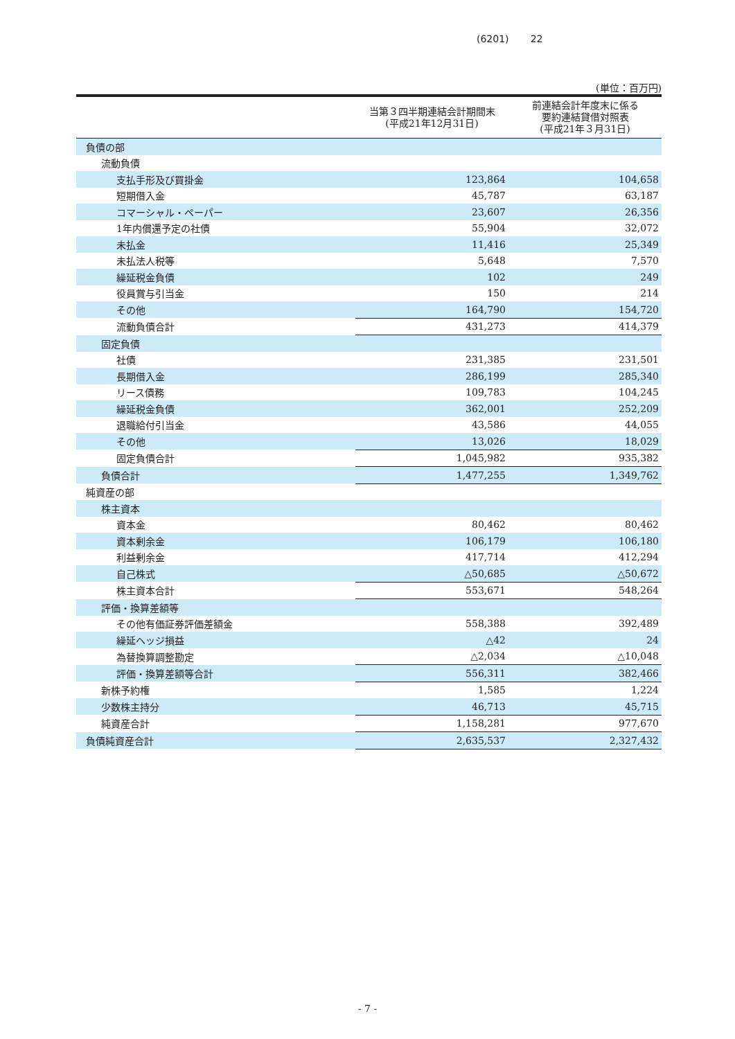(6201) 22
(単位：百万円)
| | 当第３四半期連結会計期間末 (平成21年12月31日) | 前連結会計年度末に係る 要約連結貸借対照表 (平成21年３月31日) |
| --- | --- | --- |
| 負債の部 | | |
| 流動負債 | | |
| 支払手形及び買掛金 | 123,864 | 104,658 |
| 短期借入金 | 45,787 | 63,187 |
| コマーシャル・ペーパー | 23,607 | 26,356 |
| 1年内償還予定の社債 | 55,904 | 32,072 |
| 未払金 | 11,416 | 25,349 |
| 未払法人税等 | 5,648 | 7,570 |
| 繰延税金負債 | 102 | 249 |
| 役員賞与引当金 | 150 | 214 |
| その他 | 164,790 | 154,720 |
| 流動負債合計 | 431,273 | 414,379 |
| 固定負債 | | |
| 社債 | 231,385 | 231,501 |
| 長期借入金 | 286,199 | 285,340 |
| リース債務 | 109,783 | 104,245 |
| 繰延税金負債 | 362,001 | 252,209 |
| 退職給付引当金 | 43,586 | 44,055 |
| その他 | 13,026 | 18,029 |
| 固定負債合計 | 1,045,982 | 935,382 |
| 負債合計 | 1,477,255 | 1,349,762 |
| 純資産の部 | | |
| 株主資本 | | |
| 資本金 | 80,462 | 80,462 |
| 資本剰余金 | 106,179 | 106,180 |
| 利益剰余金 | 417,714 | 412,294 |
| 自己株式 | △50,685 | △50,672 |
| 株主資本合計 | 553,671 | 548,264 |
| 評価・換算差額等 | | |
| その他有価証券評価差額金 | 558,388 | 392,489 |
| 繰延ヘッジ損益 | △42 | 24 |
| 為替換算調整勘定 | △2,034 | △10,048 |
| 評価・換算差額等合計 | 556,311 | 382,466 |
| 新株予約権 | 1,585 | 1,224 |
| 少数株主持分 | 46,713 | 45,715 |
| 純資産合計 | 1,158,281 | 977,670 |
| 負債純資産合計 | 2,635,537 | 2,327,432 |
- 7 -